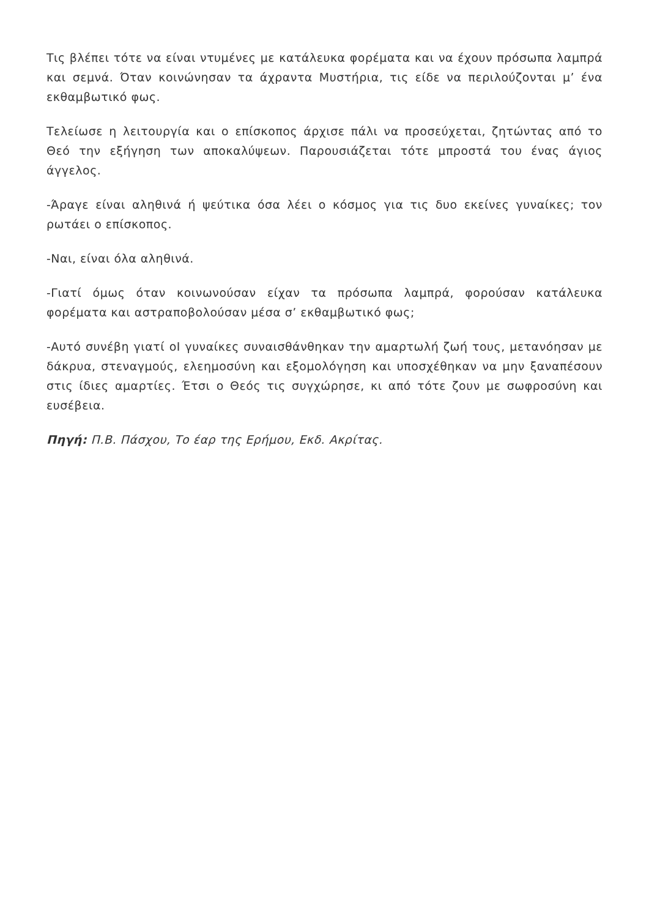Τις βλέπει τότε να είναι ντυμένες με κατάλευκα φορέματα και να έχουν πρόσωπα λαμπρά και σεμνά. Όταν κοινώνησαν τα άχραντα Μυστήρια, τις είδε να περιλούζονται μ’ ένα εκθαμβωτικό φως.
Τελείωσε η λειτουργία και ο επίσκοπος άρχισε πάλι να προσεύχεται, ζητώντας από το Θεό την εξήγηση των αποκαλύψεων. Παρουσιάζεται τότε μπροστά του ένας άγιος άγγελος.
-Άραγε είναι αληθινά ή ψεύτικα όσα λέει ο κόσμος για τις δυο εκείνες γυναίκες; τον ρωτάει ο επίσκοπος.
-Ναι, είναι όλα αληθινά.
-Γιατί όμως όταν κοινωνούσαν είχαν τα πρόσωπα λαμπρά, φορούσαν κατάλευκα φορέματα και αστραποβολούσαν μέσα σ’ εκθαμβωτικό φως;
-Αυτό συνέβη γιατί οΙ γυναίκες συναισθάνθηκαν την αμαρτωλή ζωή τους, μετανόησαν με δάκρυα, στεναγμούς, ελεημοσύνη και εξομολόγηση και υποσχέθηκαν να μην ξαναπέσουν στις ίδιες αμαρτίες. Έτσι ο Θεός τις συγχώρησε, κι από τότε ζουν με σωφροσύνη και ευσέβεια.
Πηγή: Π.Β. Πάσχου, Το έαρ της Ερήμου, Εκδ. Ακρίτας.